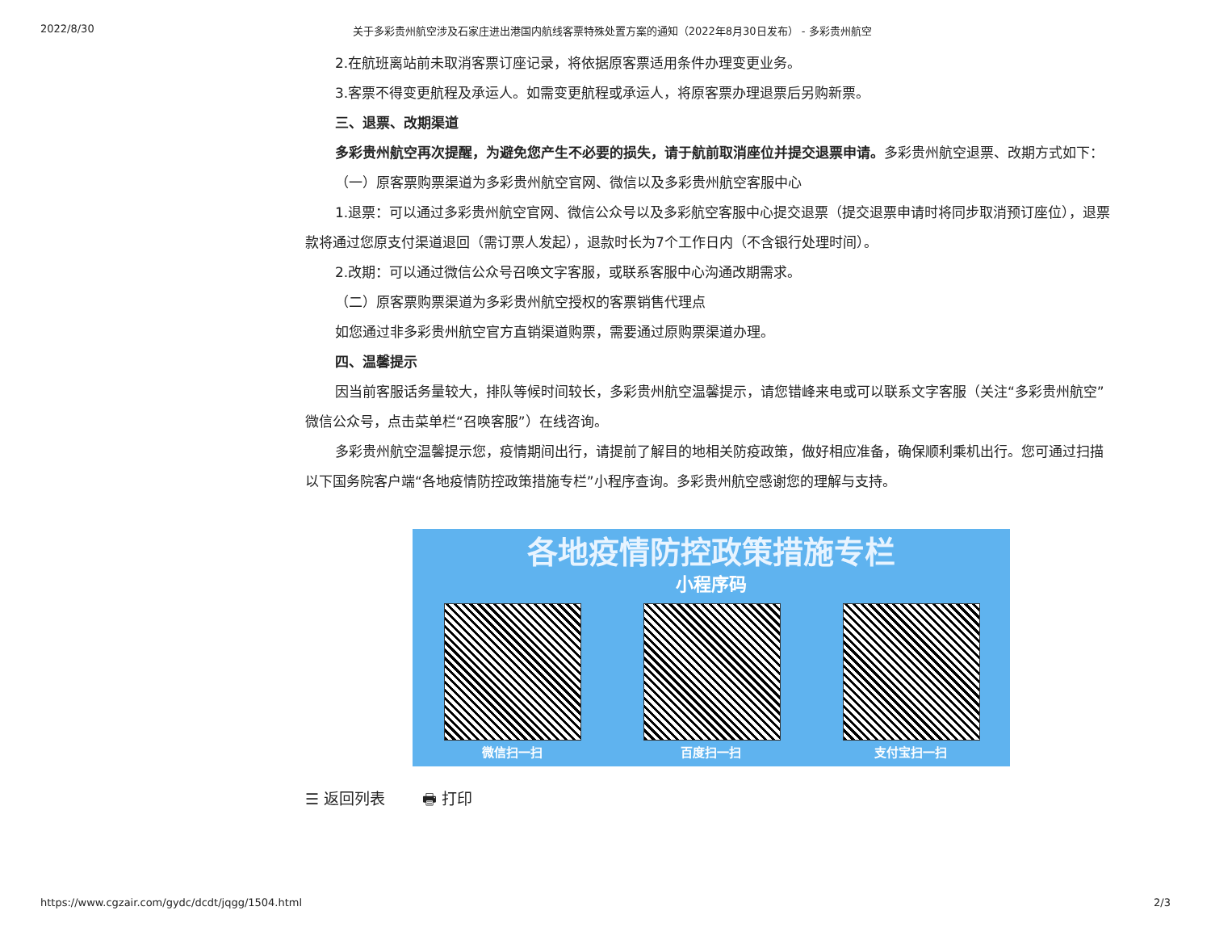2022/8/30 关于多彩贵州航空涉及石家庄进出港国内航线客票特殊处置方案的通知（2022年8月30日发布） - 多彩贵州航空
2.在航班离站前未取消客票订座记录，将依据原客票适用条件办理变更业务。
3.客票不得变更航程及承运人。如需变更航程或承运人，将原客票办理退票后另购新票。
三、退票、改期渠道
多彩贵州航空再次提醒，为避免您产生不必要的损失，请于航前取消座位并提交退票申请。多彩贵州航空退票、改期方式如下：
（一）原客票购票渠道为多彩贵州航空官网、微信以及多彩贵州航空客服中心
1.退票：可以通过多彩贵州航空官网、微信公众号以及多彩航空客服中心提交退票（提交退票申请时将同步取消预订座位），退票款将通过您原支付渠道退回（需订票人发起），退款时长为7个工作日内（不含银行处理时间）。
2.改期：可以通过微信公众号召唤文字客服，或联系客服中心沟通改期需求。
（二）原客票购票渠道为多彩贵州航空授权的客票销售代理点
如您通过非多彩贵州航空官方直销渠道购票，需要通过原购票渠道办理。
四、温馨提示
因当前客服话务量较大，排队等候时间较长，多彩贵州航空温馨提示，请您错峰来电或可以联系文字客服（关注“多彩贵州航空”微信公众号，点击菜单栏“召唤客服”）在线咨询。
多彩贵州航空温馨提示您，疫情期间出行，请提前了解目的地相关防疫政策，做好相应准备，确保顺利乘机出行。您可通过扫描以下国务院客户端“各地疫情防控政策措施专栏”小程序查询。多彩贵州航空感谢您的理解与支持。
各地疫情防控政策措施专栏
小程序码
微信扫一扫 百度扫一扫 支付宝扫一扫
☰ 返回列表 🖶 打印
https://www.cgzair.com/gydc/dcdt/jqgg/1504.html 2/3